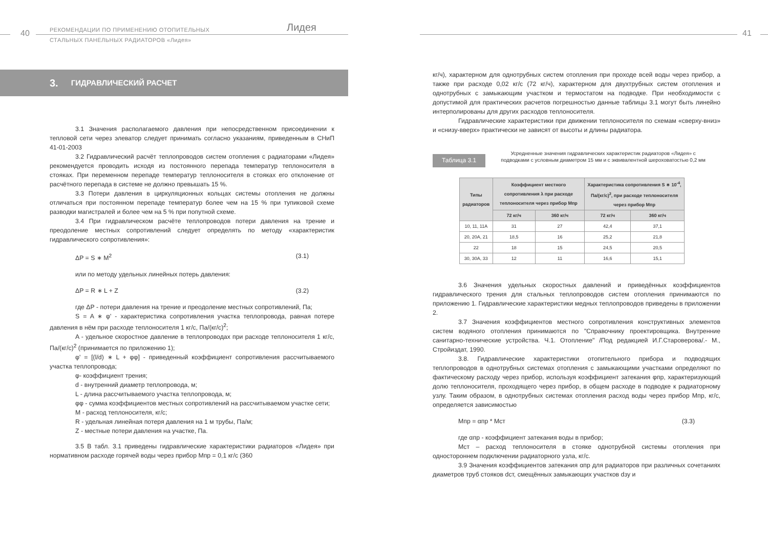40
РЕКОМЕНДАЦИИ ПО ПРИМЕНЕНИЮ ОТОПИТЕЛЬНЫХ
СТАЛЬНЫХ ПАНЕЛЬНЫХ РАДИАТОРОВ «Лидея»
Лидея
3. ГИДРАВЛИЧЕСКИЙ РАСЧЕТ
3.1 Значения располагаемого давления при непосредственном присоединении к тепловой сети через элеватор следует принимать согласно указаниям, приведенным в СНиП 41-01-2003
3.2 Гидравлический расчёт теплопроводов систем отопления с радиаторами «Лидея» рекомендуется проводить исходя из постоянного перепада температур теплоносителя в стояках. При переменном перепаде температур теплоносителя в стояках его отклонение от расчётного перепада в системе не должно превышать 15 %.
3.3 Потери давления в циркуляционных кольцах системы отопления не должны отличаться при постоянном перепаде температур более чем на 15 % при тупиковой схеме разводки магистралей и более чем на 5 % при попутной схеме.
3.4 При гидравлическом расчёте теплопроводов потери давления на трение и преодоление местных сопротивлений следует определять по методу «характеристик гидравлического сопротивления»:
ΔP = S ∗ M<sup>2</sup> (3.1)
или по методу удельных линейных потерь давления:
ΔP = R ∗ L + Z (3.2)
где ΔP - потери давления на трение и преодоление местных сопротивлений, Па;
S = A ∗ φ' - характеристика сопротивления участка теплопровода, равная потере давления в нём при расходе теплоносителя 1 кг/с, Па/(кг/с)<sup>2</sup>;
A - удельное скоростное давление в теплопроводах при расходе теплоносителя 1 кг/с, Па/(кг/с)<sup>2</sup> (принимается по приложению 1);
φ' = [(l/d) ∗ L + φφ] - приведенный коэффициент сопротивления рассчитываемого участка теплопровода;
φ- коэффициент трения;
d - внутренний диаметр теплопровода, м;
L - длина рассчитываемого участка теплопровода, м;
φφ - сумма коэффициентов местных сопротивлений на рассчитываемом участке сети;
M - расход теплоносителя, кг/с;
R - удельная линейная потеря давления на 1 м трубы, Па/м;
Z - местные потери давления на участке, Па.
3.5 В табл. 3.1 приведены гидравлические характеристики радиаторов «Лидея» при нормативном расходе горячей воды через прибор Mпр = 0,1 кг/с (360
41
кг/ч), характерном для однотрубных систем отопления при проходе всей воды через прибор, а также при расходе 0,02 кг/с (72 кг/ч), характерном для двухтрубных систем отопления и однотрубных с замыкающим участком и термостатом на подводке. При необходимости с допустимой для практических расчетов погрешностью данные таблицы 3.1 могут быть линейно интерполированы для других расходов теплоносителя.
Гидравлические характеристики при движении теплоносителя по схемам «сверху-вниз» и «снизу-вверх» практически не зависят от высоты и длины радиатора.
Таблица 3.1
Усредненные значения гидравлических характеристик радиаторов «Лидея» с подводками с условным диаметром 15 мм и с эквивалентной шероховатостью 0,2 мм
| Типы радиаторов | Коэффициент местного сопротивления λ при расходе теплоносителя через прибор Мпр | | Характеристика сопротивления S ∗ 10<sup>-4</sup>, Па/(кг/с)<sup>2</sup>, при расходе теплоносителя через прибор Мпр | |
| --- | --- | --- | --- | --- |
| | 72 кг/ч | 360 кг/ч | 72 кг/ч | 360 кг/ч |
| 10, 11, 11A | 31 | 27 | 42,4 | 37,1 |
| 20, 20A, 21 | 18,5 | 16 | 25,2 | 21,8 |
| 22 | 18 | 15 | 24,5 | 20,5 |
| 30, 30A, 33 | 12 | 11 | 16,6 | 15,1 |
3.6 Значения удельных скоростных давлений и приведённых коэффициентов гидравлического трения для стальных теплопроводов систем отопления принимаются по приложению 1. Гидравлические характеристики медных теплопроводов приведены в приложении 2.
3.7 Значения коэффициентов местного сопротивления конструктивных элементов систем водяного отопления принимаются по "Справочнику проектировщика. Внутренние санитарно-технические устройства. Ч.1. Отопление" /Под редакцией И.Г.Староверова/.- М., Стройиздат, 1990.
3.8. Гидравлические характеристики отопительного прибора и подводящих теплопроводов в однотрубных системах отопления с замыкающими участками определяют по фактическому расходу через прибор, используя коэффициент затекания φпр, характеризующий долю теплоносителя, проходящего через прибор, в общем расходе в подводке к радиаторному узлу. Таким образом, в однотрубных системах отопления расход воды через прибор Mпр, кг/с, определяется зависимостью
Mпр = αпр * Mст (3.3)
где αпр - коэффициент затекания воды в прибор;
Mст – расход теплоносителя в стояке однотрубной системы отопления при одностороннем подключении радиаторного узла, кг/с.
3.9 Значения коэффициентов затекания αпр для радиаторов при различных сочетаниях диаметров труб стояков dст, смещённых замыкающих участков dзу и